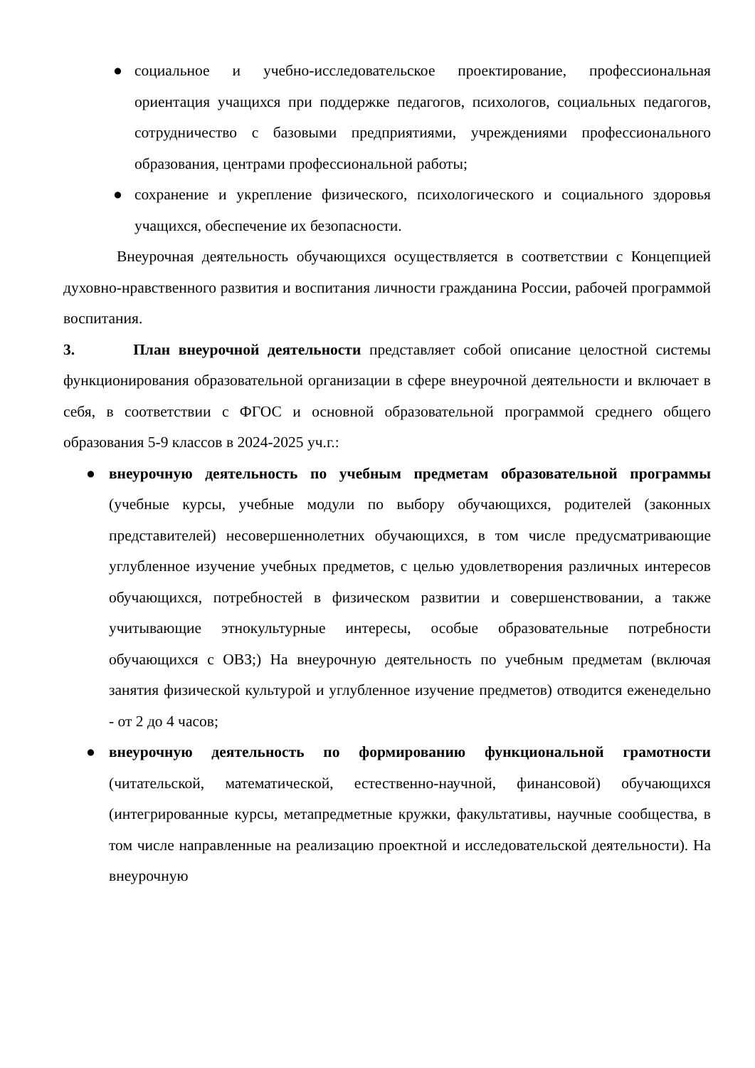● социальное и учебно-исследовательское проектирование, профессиональная ориентация учащихся при поддержке педагогов, психологов, социальных педагогов, сотрудничество с базовыми предприятиями, учреждениями профессионального образования, центрами профессиональной работы;
● сохранение и укрепление физического, психологического и социального здоровья учащихся, обеспечение их безопасности.
Внеурочная деятельность обучающихся осуществляется в соответствии с Концепцией духовно-нравственного развития и воспитания личности гражданина России, рабочей программой воспитания.
3. План внеурочной деятельности представляет собой описание целостной системы функционирования образовательной организации в сфере внеурочной деятельности и включает в себя, в соответствии с ФГОС и основной образовательной программой среднего общего образования 5-9 классов в 2024-2025 уч.г.:
● внеурочную деятельность по учебным предметам образовательной программы (учебные курсы, учебные модули по выбору обучающихся, родителей (законных представителей) несовершеннолетних обучающихся, в том числе предусматривающие углубленное изучение учебных предметов, с целью удовлетворения различных интересов обучающихся, потребностей в физическом развитии и совершенствовании, а также учитывающие этнокультурные интересы, особые образовательные потребности обучающихся с ОВЗ;) На внеурочную деятельность по учебным предметам (включая занятия физической культурой и углубленное изучение предметов) отводится еженедельно - от 2 до 4 часов;
● внеурочную деятельность по формированию функциональной грамотности (читательской, математической, естественно-научной, финансовой) обучающихся (интегрированные курсы, метапредметные кружки, факультативы, научные сообщества, в том числе направленные на реализацию проектной и исследовательской деятельности). На внеурочную